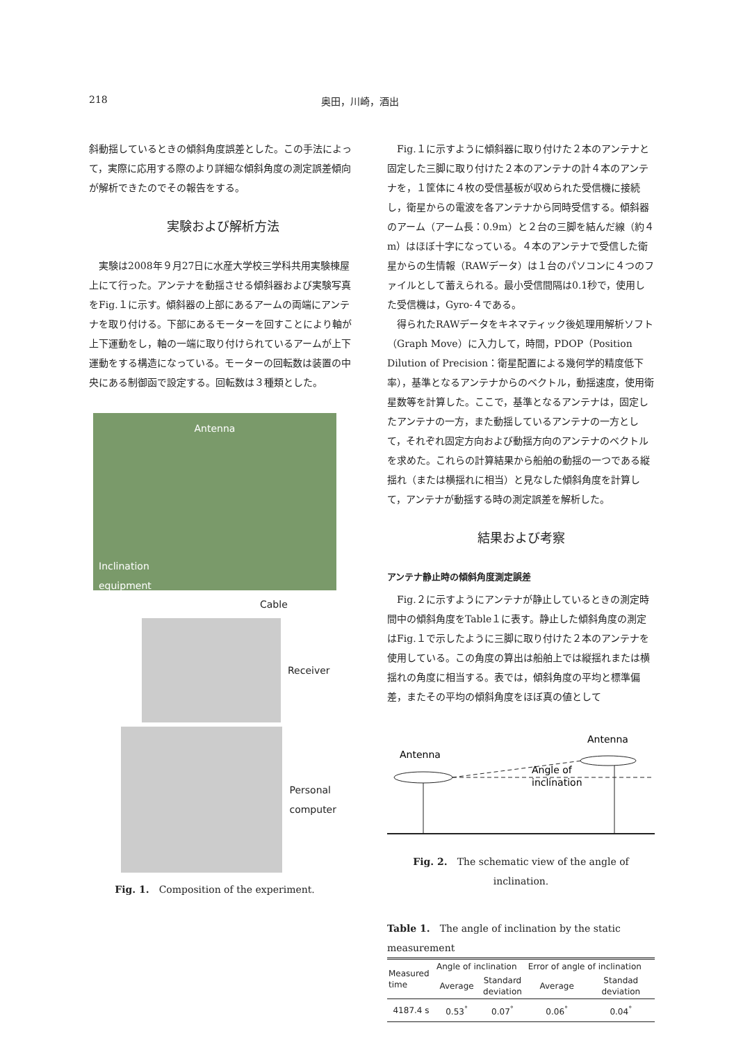218 奥田，川崎，酒出
斜動揺しているときの傾斜角度誤差とした。この手法によって，実際に応用する際のより詳細な傾斜角度の測定誤差傾向が解析できたのでその報告をする。
実験および解析方法
実験は2008年９月27日に水産大学校三学科共用実験棟屋上にて行った。アンテナを動揺させる傾斜器および実験写真をFig.１に示す。傾斜器の上部にあるアームの両端にアンテナを取り付ける。下部にあるモーターを回すことにより軸が上下運動をし，軸の一端に取り付けられているアームが上下運動をする構造になっている。モーターの回転数は装置の中央にある制御函で設定する。回転数は３種類とした。
Antenna
Inclination
equipment
Cable
Receiver
Personal
computer
Fig. 1.　Composition of the experiment.
Fig.１に示すように傾斜器に取り付けた２本のアンテナと固定した三脚に取り付けた２本のアンテナの計４本のアンテナを，１筐体に４枚の受信基板が収められた受信機に接続し，衛星からの電波を各アンテナから同時受信する。傾斜器のアーム（アーム長：0.9m）と２台の三脚を結んだ線（約４m）はほぼ十字になっている。４本のアンテナで受信した衛星からの生情報（RAWデータ）は１台のパソコンに４つのファイルとして蓄えられる。最小受信間隔は0.1秒で，使用した受信機は，Gyro-４である。
得られたRAWデータをキネマティック後処理用解析ソフト（Graph Move）に入力して，時間，PDOP（Position Dilution of Precision：衛星配置による幾何学的精度低下率），基準となるアンテナからのベクトル，動揺速度，使用衛星数等を計算した。ここで，基準となるアンテナは，固定したアンテナの一方，また動揺しているアンテナの一方として，それぞれ固定方向および動揺方向のアンテナのベクトルを求めた。これらの計算結果から船舶の動揺の一つである縦揺れ（または横揺れに相当）と見なした傾斜角度を計算して，アンテナが動揺する時の測定誤差を解析した。
結果および考察
アンテナ静止時の傾斜角度測定誤差
Fig.２に示すようにアンテナが静止しているときの測定時間中の傾斜角度をTable１に表す。静止した傾斜角度の測定はFig.１で示したように三脚に取り付けた２本のアンテナを使用している。この角度の算出は船舶上では縦揺れまたは横揺れの角度に相当する。表では，傾斜角度の平均と標準偏差，またその平均の傾斜角度をほぼ真の値として
Antenna
Antenna
Angle of
inclination
Fig. 2.　The schematic view of the angle of inclination.
Table 1.　The angle of inclination by the static measurement
| Measured time | Angle of inclination | | Error of angle of inclination | |
| --- | --- | --- | --- | --- |
| | Average | Standard deviation | Average | Standad deviation |
| 4187.4 s | 0.53<sup>°</sup> | 0.07<sup>°</sup> | 0.06<sup>°</sup> | 0.04<sup>°</sup> |